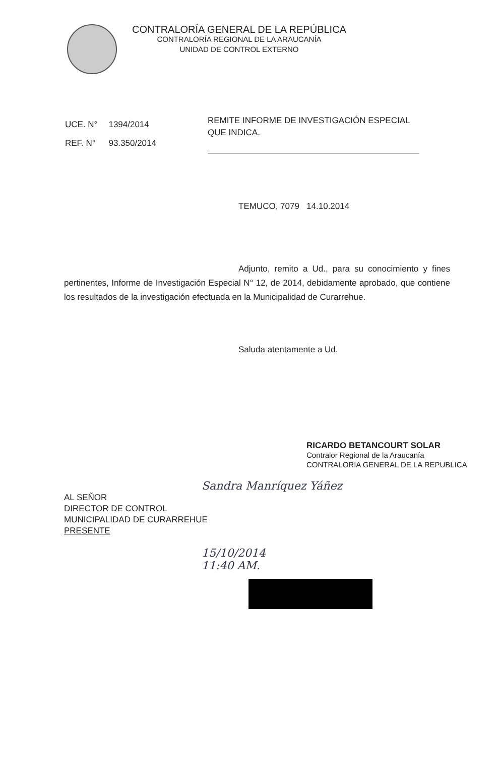CONTRALORÍA GENERAL DE LA REPÚBLICA
CONTRALORÍA REGIONAL DE LA ARAUCANÍA
UNIDAD DE CONTROL EXTERNO
| UCE. N° | 1394/2014 |
| REF. N° | 93.350/2014 |
REMITE INFORME DE INVESTIGACIÓN ESPECIAL QUE INDICA.
TEMUCO, 7079 14.10.2014
Adjunto, remito a Ud., para su conocimiento y fines pertinentes, Informe de Investigación Especial N° 12, de 2014, debidamente aprobado, que contiene los resultados de la investigación efectuada en la Municipalidad de Curarrehue.
Saluda atentamente a Ud.
RICARDO BETANCOURT SOLAR
Contralor Regional de la Araucanía
CONTRALORIA GENERAL DE LA REPUBLICA
Sandra Manríquez Yáñez
AL SEÑOR
DIRECTOR DE CONTROL
MUNICIPALIDAD DE CURARREHUE
PRESENTE
15/10/2014
11:40 AM.